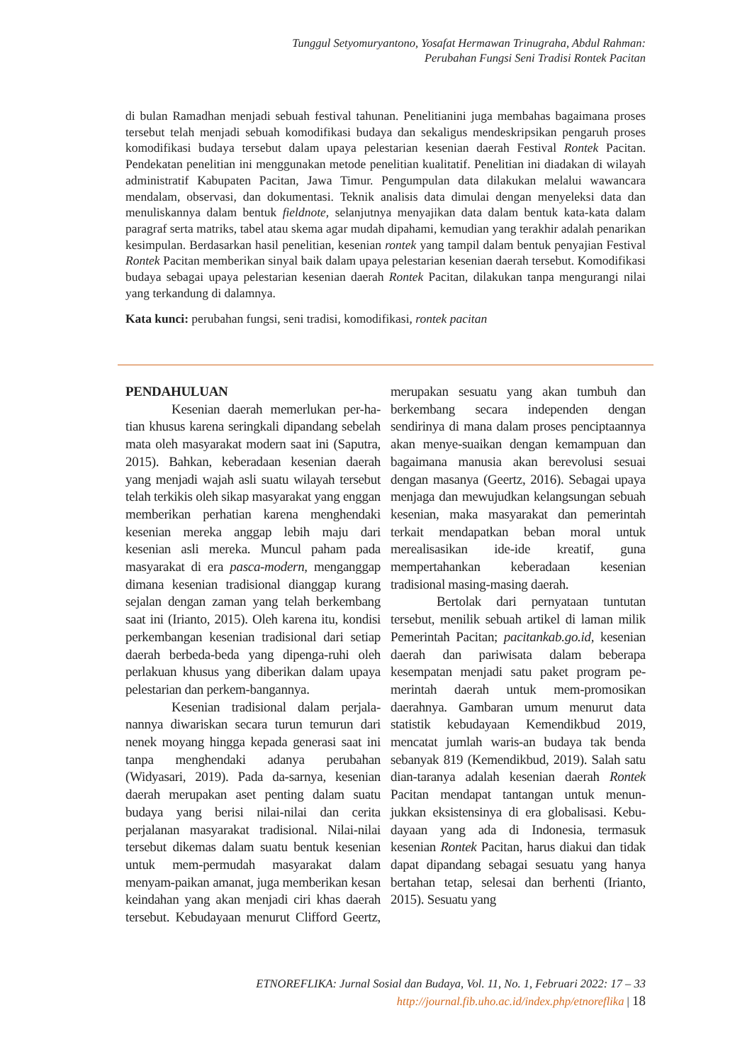Tunggul Setyomuryantono, Yosafat Hermawan Trinugraha, Abdul Rahman:
Perubahan Fungsi Seni Tradisi Rontek Pacitan
di bulan Ramadhan menjadi sebuah festival tahunan. Penelitianini juga membahas bagaimana proses tersebut telah menjadi sebuah komodifikasi budaya dan sekaligus mendeskripsikan pengaruh proses komodifikasi budaya tersebut dalam upaya pelestarian kesenian daerah Festival Rontek Pacitan. Pendekatan penelitian ini menggunakan metode penelitian kualitatif. Penelitian ini diadakan di wilayah administratif Kabupaten Pacitan, Jawa Timur. Pengumpulan data dilakukan melalui wawancara mendalam, observasi, dan dokumentasi. Teknik analisis data dimulai dengan menyeleksi data dan menuliskannya dalam bentuk fieldnote, selanjutnya menyajikan data dalam bentuk kata-kata dalam paragraf serta matriks, tabel atau skema agar mudah dipahami, kemudian yang terakhir adalah penarikan kesimpulan. Berdasarkan hasil penelitian, kesenian rontek yang tampil dalam bentuk penyajian Festival Rontek Pacitan memberikan sinyal baik dalam upaya pelestarian kesenian daerah tersebut. Komodifikasi budaya sebagai upaya pelestarian kesenian daerah Rontek Pacitan, dilakukan tanpa mengurangi nilai yang terkandung di dalamnya.
Kata kunci: perubahan fungsi, seni tradisi, komodifikasi, rontek pacitan
PENDAHULUAN
Kesenian daerah memerlukan per-ha-tian khusus karena seringkali dipandang sebelah mata oleh masyarakat modern saat ini (Saputra, 2015). Bahkan, keberadaan kesenian daerah yang menjadi wajah asli suatu wilayah tersebut telah terkikis oleh sikap masyarakat yang enggan memberikan perhatian karena menghendaki kesenian mereka anggap lebih maju dari kesenian asli mereka. Muncul paham pada masyarakat di era pasca-modern, menganggap dimana kesenian tradisional dianggap kurang sejalan dengan zaman yang telah berkembang saat ini (Irianto, 2015). Oleh karena itu, kondisi perkembangan kesenian tradisional dari setiap daerah berbeda-beda yang dipenga-ruhi oleh perlakuan khusus yang diberikan dalam upaya pelestarian dan perkem-bangannya.
Kesenian tradisional dalam perjala-nannya diwariskan secara turun temurun dari nenek moyang hingga kepada generasi saat ini tanpa menghendaki adanya perubahan (Widyasari, 2019). Pada da-sarnya, kesenian daerah merupakan aset penting dalam suatu budaya yang berisi nilai-nilai dan cerita perjalanan masyarakat tradisional. Nilai-nilai tersebut dikemas dalam suatu bentuk kesenian untuk mem-permudah masyarakat dalam menyam-paikan amanat, juga memberikan kesan keindahan yang akan menjadi ciri khas daerah tersebut. Kebudayaan menurut Clifford Geertz, merupakan sesuatu yang akan tumbuh dan berkembang secara independen dengan sendirinya di mana dalam proses penciptaannya akan menye-suaikan dengan kemampuan dan bagaimana manusia akan berevolusi sesuai dengan masanya (Geertz, 2016). Sebagai upaya menjaga dan mewujudkan kelangsungan sebuah kesenian, maka masyarakat dan pemerintah terkait mendapatkan beban moral untuk merealisasikan ide-ide kreatif, guna mempertahankan keberadaan kesenian tradisional masing-masing daerah.
Bertolak dari pernyataan tuntutan tersebut, menilik sebuah artikel di laman milik Pemerintah Pacitan; pacitankab.go.id, kesenian daerah dan pariwisata dalam beberapa kesempatan menjadi satu paket program pe-merintah daerah untuk mem-promosikan daerahnya. Gambaran umum menurut data statistik kebudayaan Kemendikbud 2019, mencatat jumlah waris-an budaya tak benda sebanyak 819 (Kemendikbud, 2019). Salah satu dian-taranya adalah kesenian daerah Rontek Pacitan mendapat tantangan untuk menun-jukkan eksistensinya di era globalisasi. Kebu-dayaan yang ada di Indonesia, termasuk kesenian Rontek Pacitan, harus diakui dan tidak dapat dipandang sebagai sesuatu yang hanya bertahan tetap, selesai dan berhenti (Irianto, 2015). Sesuatu yang
ETNOREFLIKA: Jurnal Sosial dan Budaya, Vol. 11, No. 1, Februari 2022: 17 – 33
http://journal.fib.uho.ac.id/index.php/etnoreflika | 18